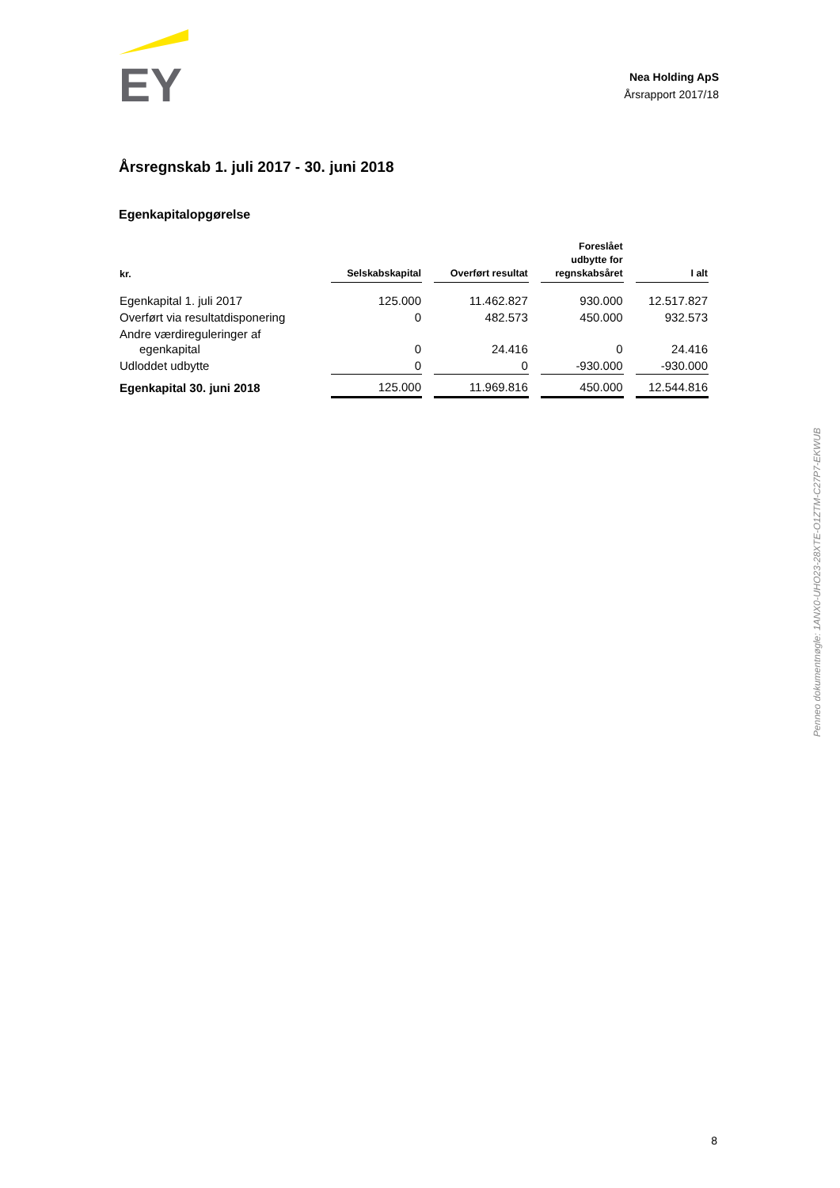EY
Nea Holding ApS
Årsrapport 2017/18
Årsregnskab 1. juli 2017 - 30. juni 2018
Egenkapitalopgørelse
| kr. | Selskabskapital | Overført resultat | Foreslået udbytte for regnskabsåret | I alt |
| --- | --- | --- | --- | --- |
| Egenkapital 1. juli 2017 | 125.000 | 11.462.827 | 930.000 | 12.517.827 |
| Overført via resultatdisponering | 0 | 482.573 | 450.000 | 932.573 |
| Andre værdireguleringer af egenkapital | 0 | 24.416 | 0 | 24.416 |
| Udloddet udbytte | 0 | 0 | -930.000 | -930.000 |
| Egenkapital 30. juni 2018 | 125.000 | 11.969.816 | 450.000 | 12.544.816 |
Penneo dokumentnøgle: 1ANX0-UHO23-28XTE-O1ZTM-C27P7-EKWUB
8